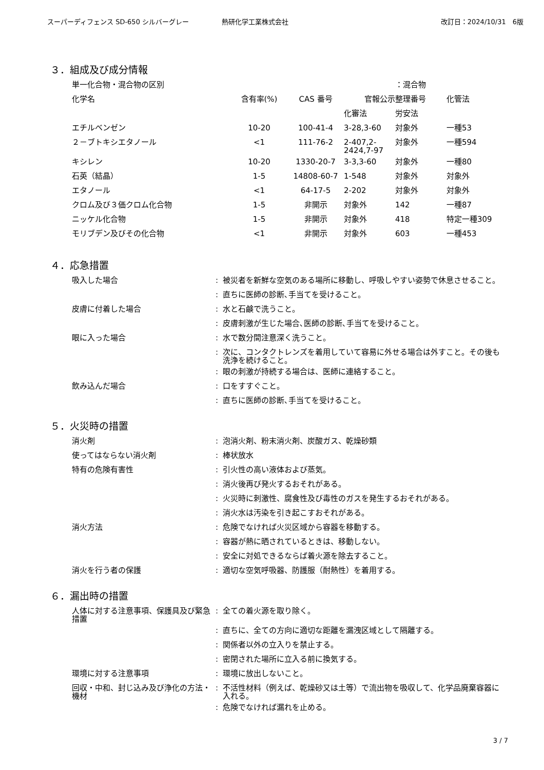スーパーディフェンス SD-650 シルバーグレー 熱研化学工業株式会社 改訂日：2024/10/31　6版
３．組成及び成分情報
| 単一化合物・混合物の区別 | | | | ：混合物 | |
| 化学名 | 含有率(%) | CAS 番号 | 官報公示整理番号 | | 化管法 |
| | | | 化審法 | 労安法 | |
| エチルベンゼン | 10-20 | 100-41-4 | 3-28,3-60 | 対象外 | 一種53 |
| ２－ブトキシエタノール | <1 | 111-76-2 | 2-407,2- 2424,7-97 | 対象外 | 一種594 |
| キシレン | 10-20 | 1330-20-7 | 3-3,3-60 | 対象外 | 一種80 |
| 石英（結晶） | 1-5 | 14808-60-7 | 1-548 | 対象外 | 対象外 |
| エタノール | <1 | 64-17-5 | 2-202 | 対象外 | 対象外 |
| クロム及び３価クロム化合物 | 1-5 | 非開示 | 対象外 | 142 | 一種87 |
| ニッケル化合物 | 1-5 | 非開示 | 対象外 | 418 | 特定一種309 |
| モリブデン及びその化合物 | <1 | 非開示 | 対象外 | 603 | 一種453 |
４．応急措置
| 吸入した場合 | : | 被災者を新鮮な空気のある場所に移動し、呼吸しやすい姿勢で休息させること。 |
| | : | 直ちに医師の診断､手当てを受けること。 |
| 皮膚に付着した場合 | : | 水と石鹸で洗うこと。 |
| | : | 皮膚刺激が生じた場合､医師の診断､手当てを受けること。 |
| 眼に入った場合 | : | 水で数分間注意深く洗うこと。 |
| | : | 次に、コンタクトレンズを着用していて容易に外せる場合は外すこと。その後も洗浄を続けること。 |
| | : | 眼の刺激が持続する場合は、医師に連絡すること。 |
| 飲み込んだ場合 | : | 口をすすぐこと。 |
| | : | 直ちに医師の診断､手当てを受けること。 |
５．火災時の措置
| 消火剤 | : | 泡消火剤、粉末消火剤、炭酸ガス、乾燥砂類 |
| 使ってはならない消火剤 | : | 棒状放水 |
| 特有の危険有害性 | : | 引火性の高い液体および蒸気。 |
| | : | 消火後再び発火するおそれがある。 |
| | : | 火災時に刺激性、腐食性及び毒性のガスを発生するおそれがある。 |
| | : | 消火水は汚染を引き起こすおそれがある。 |
| 消火方法 | : | 危険でなければ火災区域から容器を移動する。 |
| | : | 容器が熱に晒されているときは、移動しない。 |
| | : | 安全に対処できるならば着火源を除去すること。 |
| 消火を行う者の保護 | : | 適切な空気呼吸器、防護服（耐熱性）を着用する。 |
６．漏出時の措置
| 人体に対する注意事項、保護具及び緊急措置 | : | 全ての着火源を取り除く。 |
| | : | 直ちに、全ての方向に適切な距離を漏洩区域として隔離する。 |
| | : | 関係者以外の立入りを禁止する。 |
| | : | 密閉された場所に立入る前に換気する。 |
| 環境に対する注意事項 | : | 環境に放出しないこと。 |
| 回収・中和、封じ込み及び浄化の方法・機材 | : | 不活性材料（例えば、乾燥砂又は土等）で流出物を吸収して、化学品廃棄容器に入れる。 |
| | : | 危険でなければ漏れを止める。 |
3 / 7